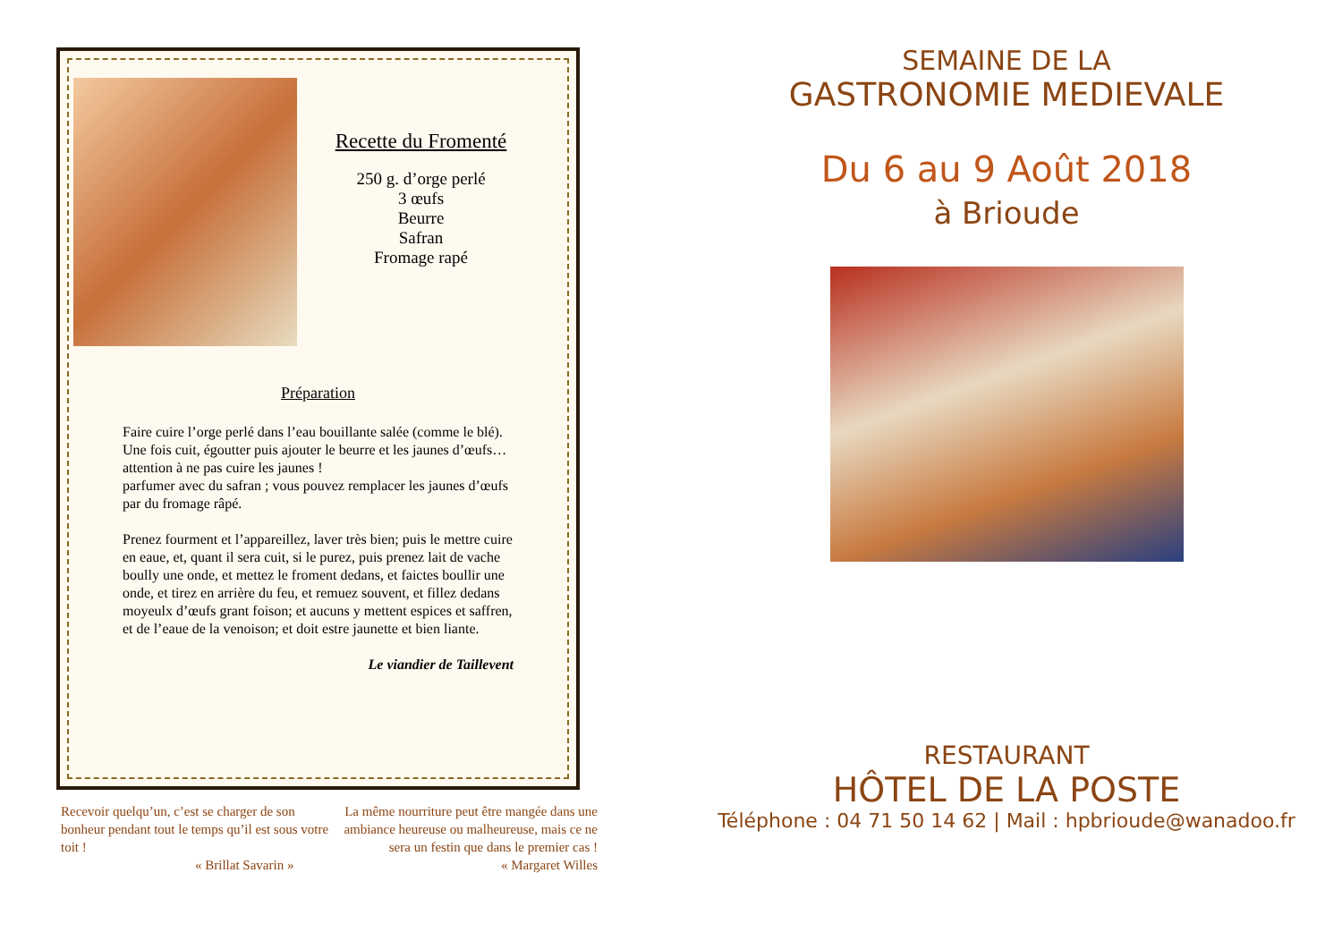Recette du Fromenté
250 g. d’orge perlé
3 œufs
Beurre
Safran
Fromage rapé
Préparation
Faire cuire l’orge perlé dans l’eau bouillante salée (comme le blé). Une fois cuit, égoutter puis ajouter le beurre et les jaunes d’œufs… attention à ne pas cuire les jaunes !
parfumer avec du safran ; vous pouvez remplacer les jaunes d’œufs par du fromage râpé.
Prenez fourment et l’appareillez, laver très bien; puis le mettre cuire en eaue, et, quant il sera cuit, si le purez, puis prenez lait de vache boully une onde, et mettez le froment dedans, et faictes boullir une onde, et tirez en arrière du feu, et remuez souvent, et fillez dedans moyeulx d’œufs grant foison; et aucuns y mettent espices et saffren, et de l’eaue de la venoison; et doit estre jaunette et bien liante.
Le viandier de Taillevent
Recevoir quelqu’un, c’est se charger de son bonheur pendant tout le temps qu’il est sous votre toit !
« Brillat Savarin »
La même nourriture peut être mangée dans une ambiance heureuse ou malheureuse, mais ce ne sera un festin que dans le premier cas !
« Margaret Willes
SEMAINE DE LA
GASTRONOMIE MEDIEVALE
Du 6 au 9 Août 2018
à Brioude
RESTAURANT
HÔTEL DE LA POSTE
Téléphone : 04 71 50 14 62 | Mail : hpbrioude@wanadoo.fr